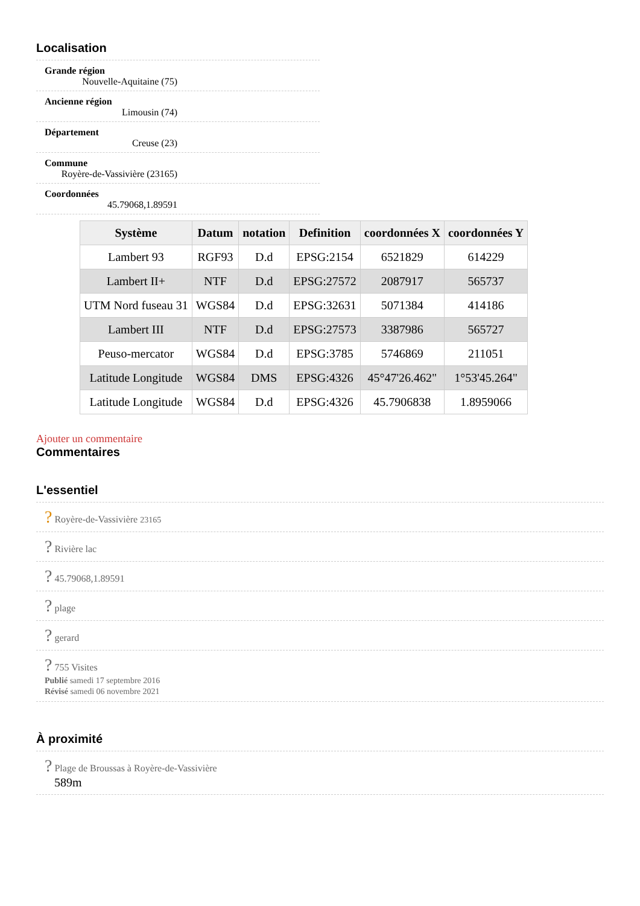Localisation
Grande région
Nouvelle-Aquitaine (75)
Ancienne région
Limousin (74)
Département
Creuse (23)
Commune
Royère-de-Vassivière (23165)
Coordonnées
45.79068,1.89591
| Système | Datum | notation | Definition | coordonnées X | coordonnées Y |
| --- | --- | --- | --- | --- | --- |
| Lambert 93 | RGF93 | D.d | EPSG:2154 | 6521829 | 614229 |
| Lambert II+ | NTF | D.d | EPSG:27572 | 2087917 | 565737 |
| UTM Nord fuseau 31 | WGS84 | D.d | EPSG:32631 | 5071384 | 414186 |
| Lambert III | NTF | D.d | EPSG:27573 | 3387986 | 565727 |
| Peuso-mercator | WGS84 | D.d | EPSG:3785 | 5746869 | 211051 |
| Latitude Longitude | WGS84 | DMS | EPSG:4326 | 45°47'26.462" | 1°53'45.264" |
| Latitude Longitude | WGS84 | D.d | EPSG:4326 | 45.7906838 | 1.8959066 |
Ajouter un commentaire
Commentaires
L'essentiel
? Royère-de-Vassivière 23165
? Rivière lac
? 45.79068,1.89591
? plage
? gerard
? 755 Visites
Publié samedi 17 septembre 2016
Révisé samedi 06 novembre 2021
À proximité
? Plage de Broussas à Royère-de-Vassivière
589m